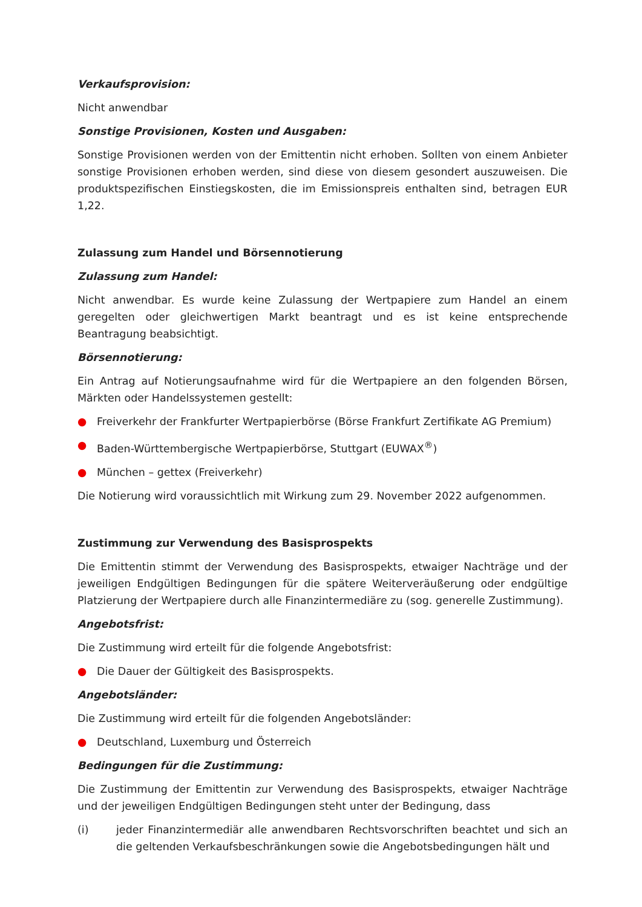Verkaufsprovision:
Nicht anwendbar
Sonstige Provisionen, Kosten und Ausgaben:
Sonstige Provisionen werden von der Emittentin nicht erhoben. Sollten von einem Anbieter sonstige Provisionen erhoben werden, sind diese von diesem gesondert auszuweisen. Die produktspezifischen Einstiegskosten, die im Emissionspreis enthalten sind, betragen EUR 1,22.
Zulassung zum Handel und Börsennotierung
Zulassung zum Handel:
Nicht anwendbar. Es wurde keine Zulassung der Wertpapiere zum Handel an einem geregelten oder gleichwertigen Markt beantragt und es ist keine entsprechende Beantragung beabsichtigt.
Börsennotierung:
Ein Antrag auf Notierungsaufnahme wird für die Wertpapiere an den folgenden Börsen, Märkten oder Handelssystemen gestellt:
● Freiverkehr der Frankfurter Wertpapierbörse (Börse Frankfurt Zertifikate AG Premium)
● Baden-Württembergische Wertpapierbörse, Stuttgart (EUWAX<sup>®</sup>)
● München – gettex (Freiverkehr)
Die Notierung wird voraussichtlich mit Wirkung zum 29. November 2022 aufgenommen.
Zustimmung zur Verwendung des Basisprospekts
Die Emittentin stimmt der Verwendung des Basisprospekts, etwaiger Nachträge und der jeweiligen Endgültigen Bedingungen für die spätere Weiterveräußerung oder endgültige Platzierung der Wertpapiere durch alle Finanzintermediäre zu (sog. generelle Zustimmung).
Angebotsfrist:
Die Zustimmung wird erteilt für die folgende Angebotsfrist:
● Die Dauer der Gültigkeit des Basisprospekts.
Angebotsländer:
Die Zustimmung wird erteilt für die folgenden Angebotsländer:
● Deutschland, Luxemburg und Österreich
Bedingungen für die Zustimmung:
Die Zustimmung der Emittentin zur Verwendung des Basisprospekts, etwaiger Nachträge und der jeweiligen Endgültigen Bedingungen steht unter der Bedingung, dass
(i)
jeder Finanzintermediär alle anwendbaren Rechtsvorschriften beachtet und sich an die geltenden Verkaufsbeschränkungen sowie die Angebotsbedingungen hält und